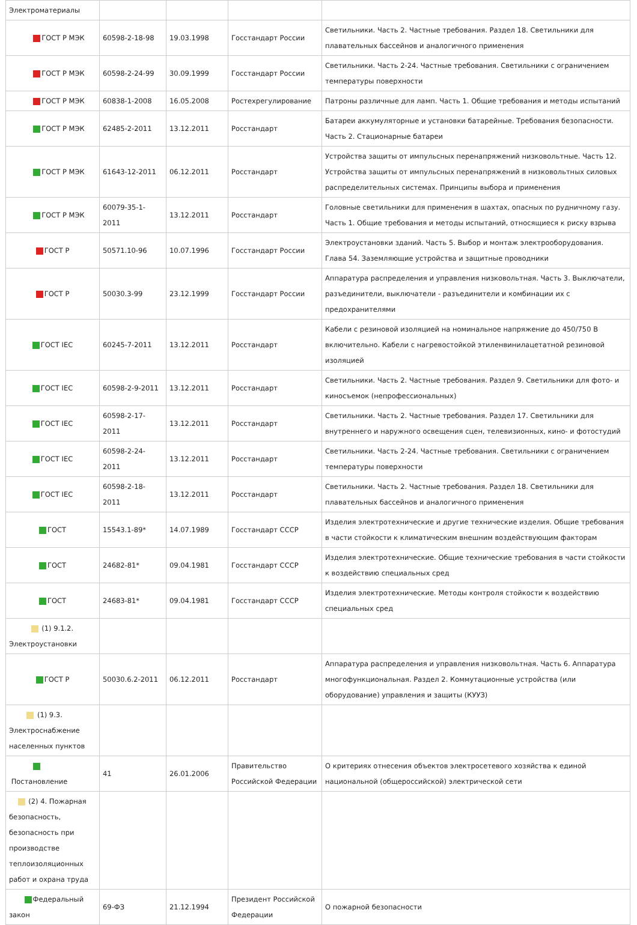| Электроматериалы | | | | |
| ГОСТ Р МЭК | 60598-2-18-98 | 19.03.1998 | Госстандарт России | Светильники. Часть 2. Частные требования. Раздел 18. Светильники для плавательных бассейнов и аналогичного применения |
| ГОСТ Р МЭК | 60598-2-24-99 | 30.09.1999 | Госстандарт России | Светильники. Часть 2-24. Частные требования. Светильники с ограничением температуры поверхности |
| ГОСТ Р МЭК | 60838-1-2008 | 16.05.2008 | Ростехрегулирование | Патроны различные для ламп. Часть 1. Общие требования и методы испытаний |
| ГОСТ Р МЭК | 62485-2-2011 | 13.12.2011 | Росстандарт | Батареи аккумуляторные и установки батарейные. Требования безопасности. Часть 2. Стационарные батареи |
| ГОСТ Р МЭК | 61643-12-2011 | 06.12.2011 | Росстандарт | Устройства защиты от импульсных перенапряжений низковольтные. Часть 12. Устройства защиты от импульсных перенапряжений в низковольтных силовых распределительных системах. Принципы выбора и применения |
| ГОСТ Р МЭК | 60079-35-1-2011 | 13.12.2011 | Росстандарт | Головные светильники для применения в шахтах, опасных по рудничному газу. Часть 1. Общие требования и методы испытаний, относящиеся к риску взрыва |
| ГОСТ Р | 50571.10-96 | 10.07.1996 | Госстандарт России | Электроустановки зданий. Часть 5. Выбор и монтаж электрооборудования. Глава 54. Заземляющие устройства и защитные проводники |
| ГОСТ Р | 50030.3-99 | 23.12.1999 | Госстандарт России | Аппаратура распределения и управления низковольтная. Часть 3. Выключатели, разъединители, выключатели - разъединители и комбинации их с предохранителями |
| ГОСТ IEC | 60245-7-2011 | 13.12.2011 | Росстандарт | Кабели с резиновой изоляцией на номинальное напряжение до 450/750 В включительно. Кабели с нагревостойкой этиленвинилацетатной резиновой изоляцией |
| ГОСТ IEC | 60598-2-9-2011 | 13.12.2011 | Росстандарт | Светильники. Часть 2. Частные требования. Раздел 9. Светильники для фото- и киносъемок (непрофессиональных) |
| ГОСТ IEC | 60598-2-17-2011 | 13.12.2011 | Росстандарт | Светильники. Часть 2. Частные требования. Раздел 17. Светильники для внутреннего и наружного освещения сцен, телевизионных, кино- и фотостудий |
| ГОСТ IEC | 60598-2-24-2011 | 13.12.2011 | Росстандарт | Светильники. Часть 2-24. Частные требования. Светильники с ограничением температуры поверхности |
| ГОСТ IEC | 60598-2-18-2011 | 13.12.2011 | Росстандарт | Светильники. Часть 2. Частные требования. Раздел 18. Светильники для плавательных бассейнов и аналогичного применения |
| ГОСТ | 15543.1-89* | 14.07.1989 | Госстандарт СССР | Изделия электротехнические и другие технические изделия. Общие требования в части стойкости к климатическим внешним воздействующим факторам |
| ГОСТ | 24682-81* | 09.04.1981 | Госстандарт СССР | Изделия электротехнические. Общие технические требования в части стойкости к воздействию специальных сред |
| ГОСТ | 24683-81* | 09.04.1981 | Госстандарт СССР | Изделия электротехнические. Методы контроля стойкости к воздействию специальных сред |
| (1) 9.1.2. Электроустановки | | | | |
| ГОСТ Р | 50030.6.2-2011 | 06.12.2011 | Росстандарт | Аппаратура распределения и управления низковольтная. Часть 6. Аппаратура многофункциональная. Раздел 2. Коммутационные устройства (или оборудование) управления и защиты (КУУЗ) |
| (1) 9.3. Электроснабжение населенных пунктов | | | | |
| Постановление | 41 | 26.01.2006 | Правительство Российской Федерации | О критериях отнесения объектов электросетевого хозяйства к единой национальной (общероссийской) электрической сети |
| (2) 4. Пожарная безопасность, безопасность при производстве теплоизоляционных работ и охрана труда | | | | |
| Федеральный закон | 69-ФЗ | 21.12.1994 | Президент Российской Федерации | О пожарной безопасности |